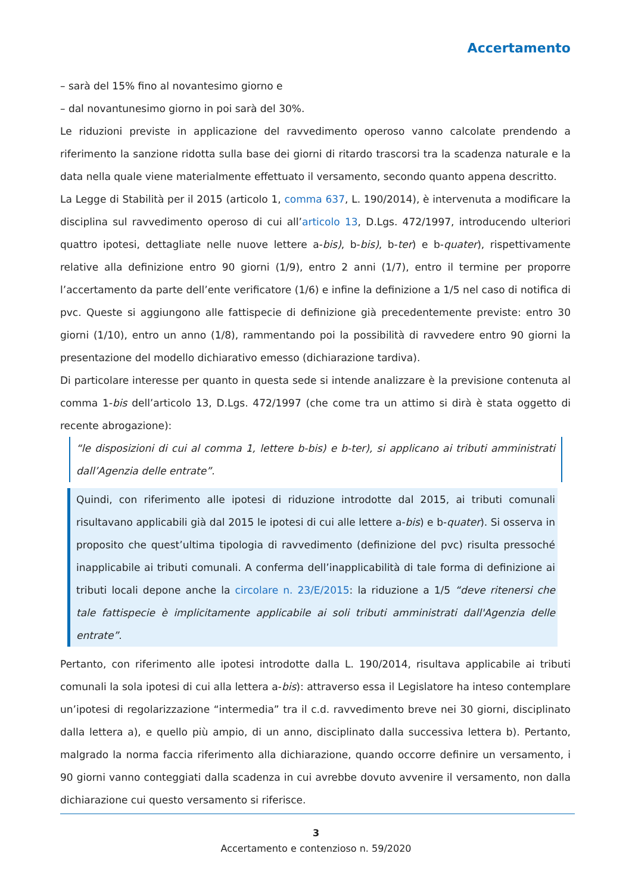Accertamento
– sarà del 15% fino al novantesimo giorno e
– dal novantunesimo giorno in poi sarà del 30%.
Le riduzioni previste in applicazione del ravvedimento operoso vanno calcolate prendendo a riferimento la sanzione ridotta sulla base dei giorni di ritardo trascorsi tra la scadenza naturale e la data nella quale viene materialmente effettuato il versamento, secondo quanto appena descritto.
La Legge di Stabilità per il 2015 (articolo 1, comma 637, L. 190/2014), è intervenuta a modificare la disciplina sul ravvedimento operoso di cui all’articolo 13, D.Lgs. 472/1997, introducendo ulteriori quattro ipotesi, dettagliate nelle nuove lettere a-bis), b-bis), b-ter) e b-quater), rispettivamente relative alla definizione entro 90 giorni (1/9), entro 2 anni (1/7), entro il termine per proporre l’accertamento da parte dell’ente verificatore (1/6) e infine la definizione a 1/5 nel caso di notifica di pvc. Queste si aggiungono alle fattispecie di definizione già precedentemente previste: entro 30 giorni (1/10), entro un anno (1/8), rammentando poi la possibilità di ravvedere entro 90 giorni la presentazione del modello dichiarativo emesso (dichiarazione tardiva).
Di particolare interesse per quanto in questa sede si intende analizzare è la previsione contenuta al comma 1-bis dell’articolo 13, D.Lgs. 472/1997 (che come tra un attimo si dirà è stata oggetto di recente abrogazione):
“le disposizioni di cui al comma 1, lettere b-bis) e b-ter), si applicano ai tributi amministrati dall’Agenzia delle entrate”.
Quindi, con riferimento alle ipotesi di riduzione introdotte dal 2015, ai tributi comunali risultavano applicabili già dal 2015 le ipotesi di cui alle lettere a-bis) e b-quater). Si osserva in proposito che quest’ultima tipologia di ravvedimento (definizione del pvc) risulta pressoché inapplicabile ai tributi comunali. A conferma dell’inapplicabilità di tale forma di definizione ai tributi locali depone anche la circolare n. 23/E/2015: la riduzione a 1/5 “deve ritenersi che tale fattispecie è implicitamente applicabile ai soli tributi amministrati dall'Agenzia delle entrate”.
Pertanto, con riferimento alle ipotesi introdotte dalla L. 190/2014, risultava applicabile ai tributi comunali la sola ipotesi di cui alla lettera a-bis): attraverso essa il Legislatore ha inteso contemplare un’ipotesi di regolarizzazione “intermedia” tra il c.d. ravvedimento breve nei 30 giorni, disciplinato dalla lettera a), e quello più ampio, di un anno, disciplinato dalla successiva lettera b). Pertanto, malgrado la norma faccia riferimento alla dichiarazione, quando occorre definire un versamento, i 90 giorni vanno conteggiati dalla scadenza in cui avrebbe dovuto avvenire il versamento, non dalla dichiarazione cui questo versamento si riferisce.
3
Accertamento e contenzioso n. 59/2020